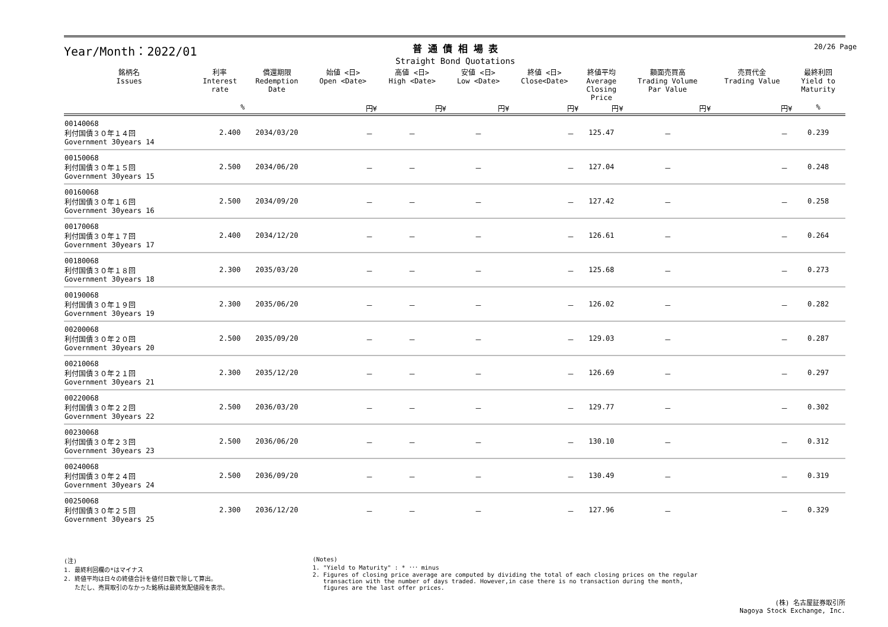20/26 Page
Year/Month：2022/01
普 通 債 相 場 表
Straight Bond Quotations
| 銘柄名 Issues | 利率 Interest rate | 償還期限 Redemption Date | 始値 <日> Open <Date> | 高値 <日> High <Date> | 安値 <日> Low <Date> | 終値 <日> Close<Date> | 終値平均 Average Closing Price | 額面売買高 Trading Volume Par Value | 売買代金 Trading Value | 最終利回 Yield to Maturity | |
| --- | --- | --- | --- | --- | --- | --- | --- | --- | --- | --- | --- |
| | % | | 円¥ | 円¥ | 円¥ | 円¥ | 円¥ | 円¥ | 円¥ | % | |
| 00140068 利付国債３０年１４回 Government 30years 14 | 2.400 | 2034/03/20 | － | － | － | － | 125.47 | － | － | 0.239 | |
| 00150068 利付国債３０年１５回 Government 30years 15 | 2.500 | 2034/06/20 | － | － | － | － | 127.04 | － | － | 0.248 | |
| 00160068 利付国債３０年１６回 Government 30years 16 | 2.500 | 2034/09/20 | － | － | － | － | 127.42 | － | － | 0.258 | |
| 00170068 利付国債３０年１７回 Government 30years 17 | 2.400 | 2034/12/20 | － | － | － | － | 126.61 | － | － | 0.264 | |
| 00180068 利付国債３０年１８回 Government 30years 18 | 2.300 | 2035/03/20 | － | － | － | － | 125.68 | － | － | 0.273 | |
| 00190068 利付国債３０年１９回 Government 30years 19 | 2.300 | 2035/06/20 | － | － | － | － | 126.02 | － | － | 0.282 | |
| 00200068 利付国債３０年２０回 Government 30years 20 | 2.500 | 2035/09/20 | － | － | － | － | 129.03 | － | － | 0.287 | |
| 00210068 利付国債３０年２１回 Government 30years 21 | 2.300 | 2035/12/20 | － | － | － | － | 126.69 | － | － | 0.297 | |
| 00220068 利付国債３０年２２回 Government 30years 22 | 2.500 | 2036/03/20 | － | － | － | － | 129.77 | － | － | 0.302 | |
| 00230068 利付国債３０年２３回 Government 30years 23 | 2.500 | 2036/06/20 | － | － | － | － | 130.10 | － | － | 0.312 | |
| 00240068 利付国債３０年２４回 Government 30years 24 | 2.500 | 2036/09/20 | － | － | － | － | 130.49 | － | － | 0.319 | |
| 00250068 利付国債３０年２５回 Government 30years 25 | 2.300 | 2036/12/20 | － | － | － | － | 127.96 | － | － | 0.329 | |
(注)
1. 最終利回欄の*はマイナス
2. 終値平均は日々の終値合計を値付日数で除して算出。
ただし、売買取引のなかった銘柄は最終気配値段を表示。
(Notes)
1. "Yield to Maturity" : * ･･･ minus
2. Figures of closing price average are computed by dividing the total of each closing prices on the regular
transaction with the number of days traded. However,in case there is no transaction during the month,
figures are the last offer prices.
(株) 名古屋証券取引所
Nagoya Stock Exchange, Inc.